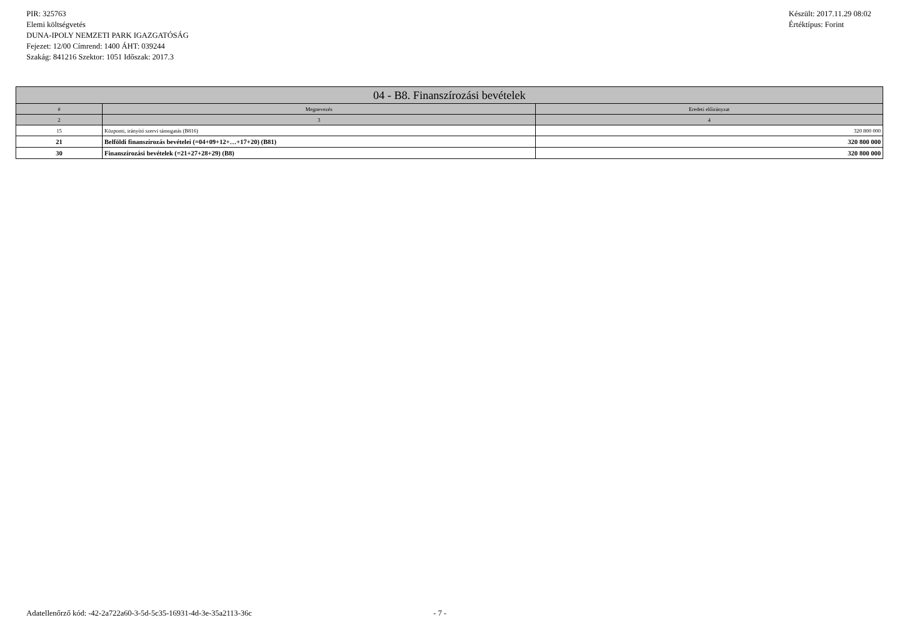PIR: 325763
Elemi költségvetés
DUNA-IPOLY NEMZETI PARK IGAZGATÓSÁG
Fejezet: 12/00 Címrend: 1400 ÁHT: 039244
Szakág: 841216 Szektor: 1051 Időszak: 2017.3
Készült: 2017.11.29 08:02
Értéktípus: Forint
| 04 - B8. Finanszírozási bevételek | | |
| --- | --- | --- |
| # | Megnevezés | Eredeti előirányzat |
| 2 | 3 | 4 |
| 15 | Központi, irányító szervi támogatás (B816) | 320 800 000 |
| 21 | Belföldi finanszírozás bevételei (=04+09+12+…+17+20) (B81) | 320 800 000 |
| 30 | Finanszírozási bevételek (=21+27+28+29) (B8) | 320 800 000 |
Adatellenőrző kód: -42-2a722a60-3-5d-5c35-16931-4d-3e-35a2113-36c - 7 -